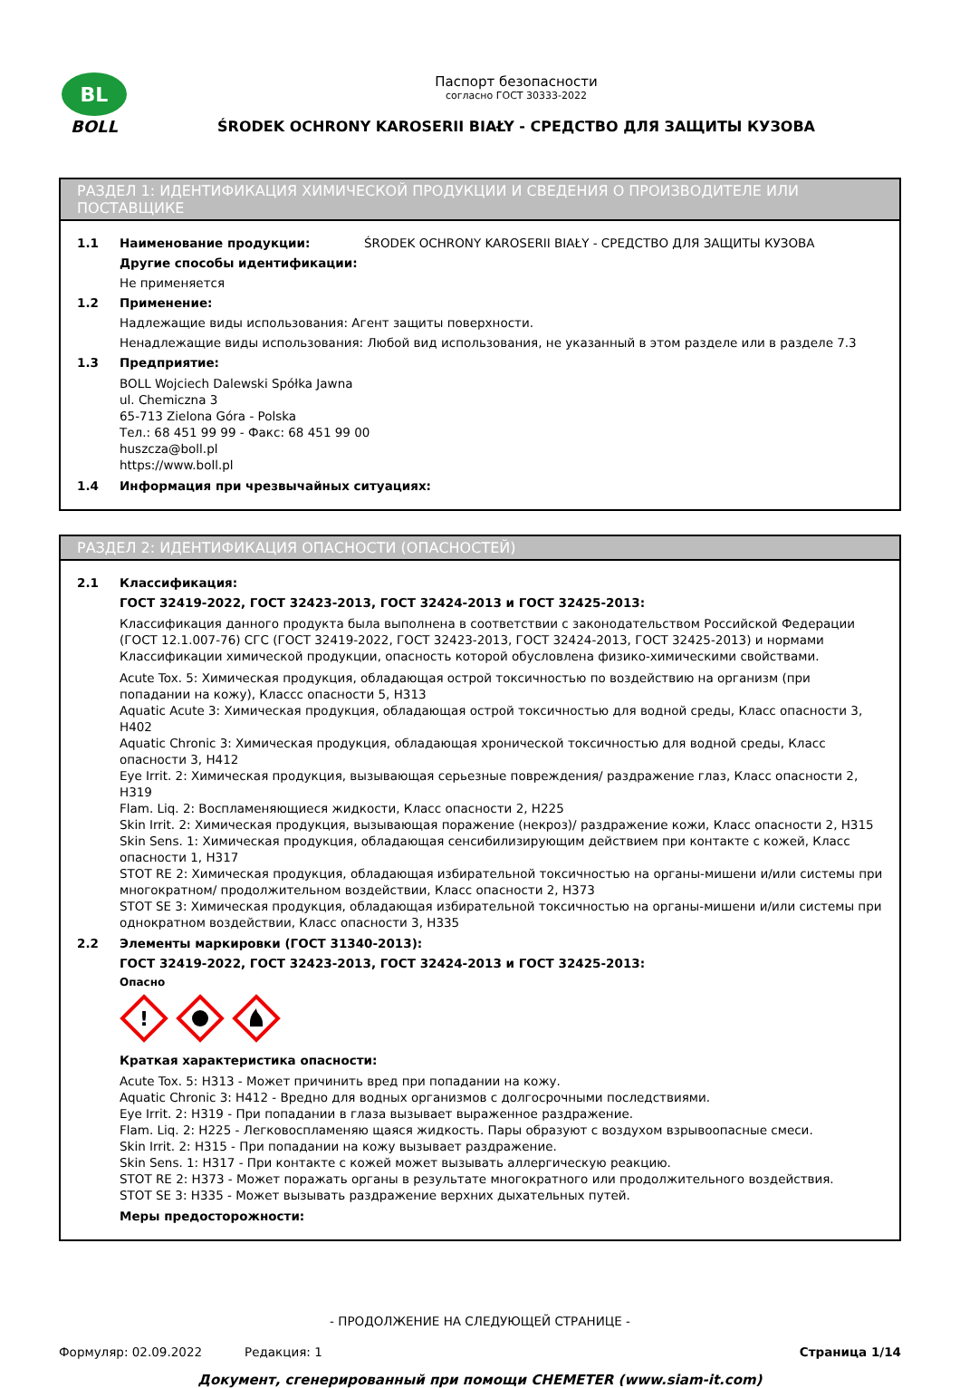BL
BOLL
Паспорт безопасности
согласно ГОСТ 30333-2022
ŚRODEK OCHRONY KAROSERII BIAŁY - СРЕДСТВО ДЛЯ ЗАЩИТЫ КУЗОВА
РАЗДЕЛ 1: ИДЕНТИФИКАЦИЯ ХИМИЧЕСКОЙ ПРОДУКЦИИ И СВЕДЕНИЯ О ПРОИЗВОДИТЕЛЕ ИЛИ ПОСТАВЩИКЕ
1.1 Наименование продукции: ŚRODEK OCHRONY KAROSERII BIAŁY - СРЕДСТВО ДЛЯ ЗАЩИТЫ КУЗОВА
Другие способы идентификации:
Не применяется
1.2 Применение:
Надлежащие виды использования: Агент защиты поверхности.
Ненадлежащие виды использования: Любой вид использования, не указанный в этом разделе или в разделе 7.3
1.3 Предприятие:
BOLL Wojciech Dalewski Spółka Jawna
ul. Chemiczna 3
65-713 Zielona Góra - Polska
Тел.: 68 451 99 99 - Факс: 68 451 99 00
huszcza@boll.pl
https://www.boll.pl
1.4 Информация при чрезвычайных ситуациях:
РАЗДЕЛ 2: ИДЕНТИФИКАЦИЯ ОПАСНОСТИ (ОПАСНОСТЕЙ)
2.1 Классификация:
ГОСТ 32419-2022, ГОСТ 32423-2013, ГОСТ 32424-2013 и ГОСТ 32425-2013:
Классификация данного продукта была выполнена в соответствии с законодательством Российской Федерации (ГОСТ 12.1.007-76) СГС (ГОСТ 32419-2022, ГОСТ 32423-2013, ГОСТ 32424-2013, ГОСТ 32425-2013) и нормами Классификации химической продукции, опасность которой обусловлена физико-химическими свойствами.
Acute Tox. 5: Химическая продукция, обладающая острой токсичностью по воздействию на организм (при попадании на кожу), Класcс опасности 5, H313
Aquatic Acute 3: Химическая продукция, обладающая острой токсичностью для водной среды, Класс опасности 3, H402
Aquatic Chronic 3: Химическая продукция, обладающая хронической токсичностью для водной среды, Класс опасности 3, H412
Eye Irrit. 2: Химическая продукция, вызывающая серьезные повреждения/ раздражение глаз, Класс опасности 2, H319
Flam. Liq. 2: Воспламеняющиеся жидкости, Класс опасности 2, H225
Skin Irrit. 2: Химическая продукция, вызывающая поражение (некроз)/ раздражение кожи, Класс опасности 2, H315
Skin Sens. 1: Химическая продукция, обладающая сенсибилизирующим действием при контакте с кожей, Класс опасности 1, H317
STOT RE 2: Химическая продукция, обладающая избирательной токсичностью на органы-мишени и/или системы при многократном/ продолжительном воздействии, Класс опасности 2, H373
STOT SE 3: Химическая продукция, обладающая избирательной токсичностью на органы-мишени и/или системы при однократном воздействии, Класс опасности 3, H335
2.2 Элементы маркировки (ГОСТ 31340-2013):
ГОСТ 32419-2022, ГОСТ 32423-2013, ГОСТ 32424-2013 и ГОСТ 32425-2013:
Опасно
!
Краткая характеристика опасности:
Acute Tox. 5: H313 - Может причинить вред при попадании на кожу.
Aquatic Chronic 3: H412 - Вредно для водных организмов с долгосрочными последствиями.
Eye Irrit. 2: H319 - При попадании в глаза вызывает выраженное раздражение.
Flam. Liq. 2: H225 - Легковоспламеняю щаяся жидкость. Пары образуют с воздухом взрывоопасные смеси.
Skin Irrit. 2: H315 - При попадании на кожу вызывает раздражение.
Skin Sens. 1: H317 - При контакте с кожей может вызывать аллергическую реакцию.
STOT RE 2: H373 - Может поражать органы в результате многократного или продолжительного воздействия.
STOT SE 3: H335 - Может вызывать раздражение верхних дыхательных путей.
Меры предосторожности:
- ПРОДОЛЖЕНИЕ НА СЛЕДУЮЩЕЙ СТРАНИЦЕ -
Формуляр: 02.09.2022 Редакция: 1 Страница 1/14
Документ, сгенерированный при помощи CHEMETER (www.siam-it.com)